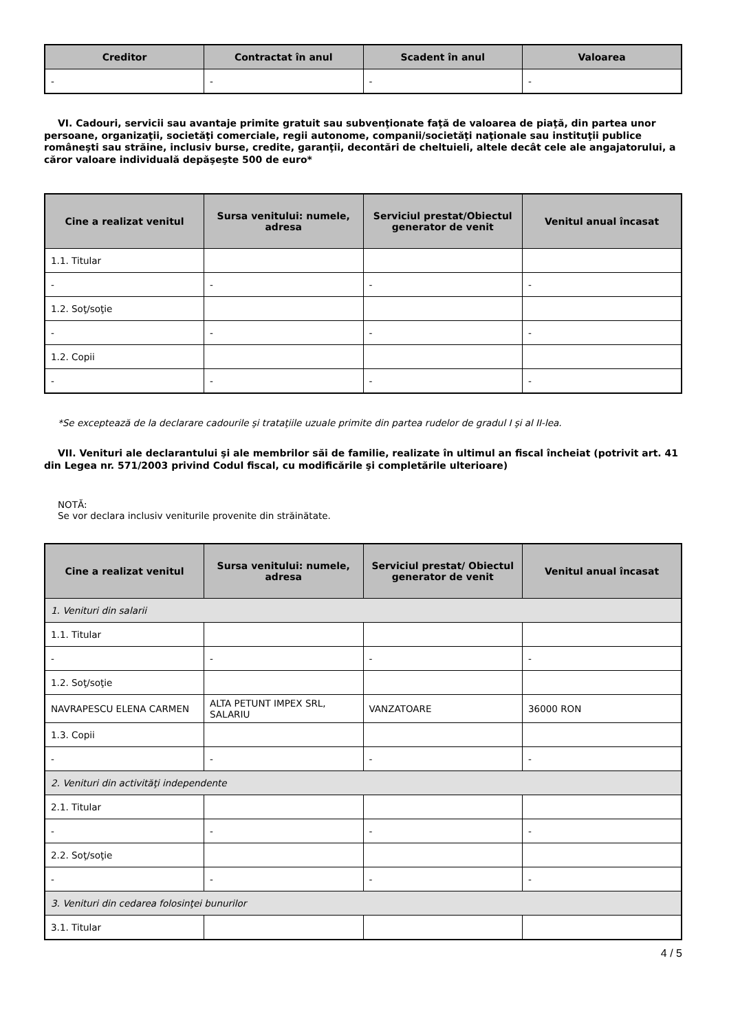| Creditor | Contractat în anul | Scadent în anul | Valoarea |
| --- | --- | --- | --- |
| - | - | - | - |
VI. Cadouri, servicii sau avantaje primite gratuit sau subvenţionate faţă de valoarea de piaţă, din partea unor persoane, organizaţii, societăţi comerciale, regii autonome, companii/societăţi naţionale sau instituţii publice româneşti sau străine, inclusiv burse, credite, garanţii, decontări de cheltuieli, altele decât cele ale angajatorului, a căror valoare individuală depăşeşte 500 de euro*
| Cine a realizat venitul | Sursa venitului: numele, adresa | Serviciul prestat/Obiectul generator de venit | Venitul anual încasat |
| --- | --- | --- | --- |
| 1.1. Titular | | | |
| - | - | - | - |
| 1.2. Soţ/soţie | | | |
| - | - | - | - |
| 1.2. Copii | | | |
| - | - | - | - |
*Se exceptează de la declarare cadourile şi trataţiile uzuale primite din partea rudelor de gradul I şi al II-lea.
VII. Venituri ale declarantului şi ale membrilor săi de familie, realizate în ultimul an fiscal încheiat (potrivit art. 41 din Legea nr. 571/2003 privind Codul fiscal, cu modificările şi completările ulterioare)
NOTĂ:
Se vor declara inclusiv veniturile provenite din străinătate.
| Cine a realizat venitul | Sursa venitului: numele, adresa | Serviciul prestat/ Obiectul generator de venit | Venitul anual încasat |
| --- | --- | --- | --- |
| 1. Venituri din salarii | | | |
| 1.1. Titular | | | |
| - | - | - | - |
| 1.2. Soţ/soţie | | | |
| NAVRAPESCU ELENA CARMEN | ALTA PETUNT IMPEX SRL, SALARIU | VANZATOARE | 36000 RON |
| 1.3. Copii | | | |
| - | - | - | - |
| 2. Venituri din activităţi independente | | | |
| 2.1. Titular | | | |
| - | - | - | - |
| 2.2. Soţ/soţie | | | |
| - | - | - | - |
| 3. Venituri din cedarea folosinţei bunurilor | | | |
| 3.1. Titular | | | |
4 / 5